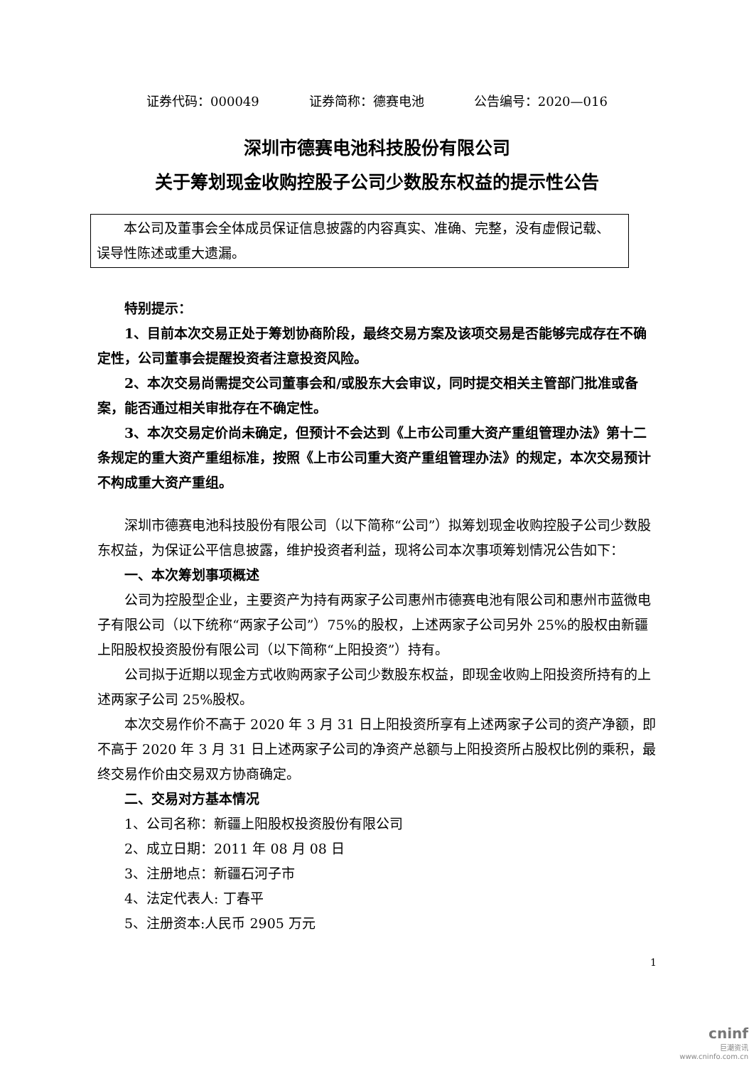证券代码：000049 证券简称：德赛电池 公告编号：2020—016
深圳市德赛电池科技股份有限公司
关于筹划现金收购控股子公司少数股东权益的提示性公告
本公司及董事会全体成员保证信息披露的内容真实、准确、完整，没有虚假记载、误导性陈述或重大遗漏。
特别提示：
1、目前本次交易正处于筹划协商阶段，最终交易方案及该项交易是否能够完成存在不确定性，公司董事会提醒投资者注意投资风险。
2、本次交易尚需提交公司董事会和/或股东大会审议，同时提交相关主管部门批准或备案，能否通过相关审批存在不确定性。
3、本次交易定价尚未确定，但预计不会达到《上市公司重大资产重组管理办法》第十二条规定的重大资产重组标准，按照《上市公司重大资产重组管理办法》的规定，本次交易预计不构成重大资产重组。
深圳市德赛电池科技股份有限公司（以下简称“公司”）拟筹划现金收购控股子公司少数股东权益，为保证公平信息披露，维护投资者利益，现将公司本次事项筹划情况公告如下：
一、本次筹划事项概述
公司为控股型企业，主要资产为持有两家子公司惠州市德赛电池有限公司和惠州市蓝微电子有限公司（以下统称“两家子公司”）75%的股权，上述两家子公司另外 25%的股权由新疆上阳股权投资股份有限公司（以下简称“上阳投资”）持有。
公司拟于近期以现金方式收购两家子公司少数股东权益，即现金收购上阳投资所持有的上述两家子公司 25%股权。
本次交易作价不高于 2020 年 3 月 31 日上阳投资所享有上述两家子公司的资产净额，即不高于 2020 年 3 月 31 日上述两家子公司的净资产总额与上阳投资所占股权比例的乘积，最终交易作价由交易双方协商确定。
二、交易对方基本情况
1、公司名称：新疆上阳股权投资股份有限公司
2、成立日期：2011 年 08 月 08 日
3、注册地点：新疆石河子市
4、法定代表人: 丁春平
5、注册资本:人民币 2905 万元
1
cninf
巨潮资讯
www.cninfo.com.cn